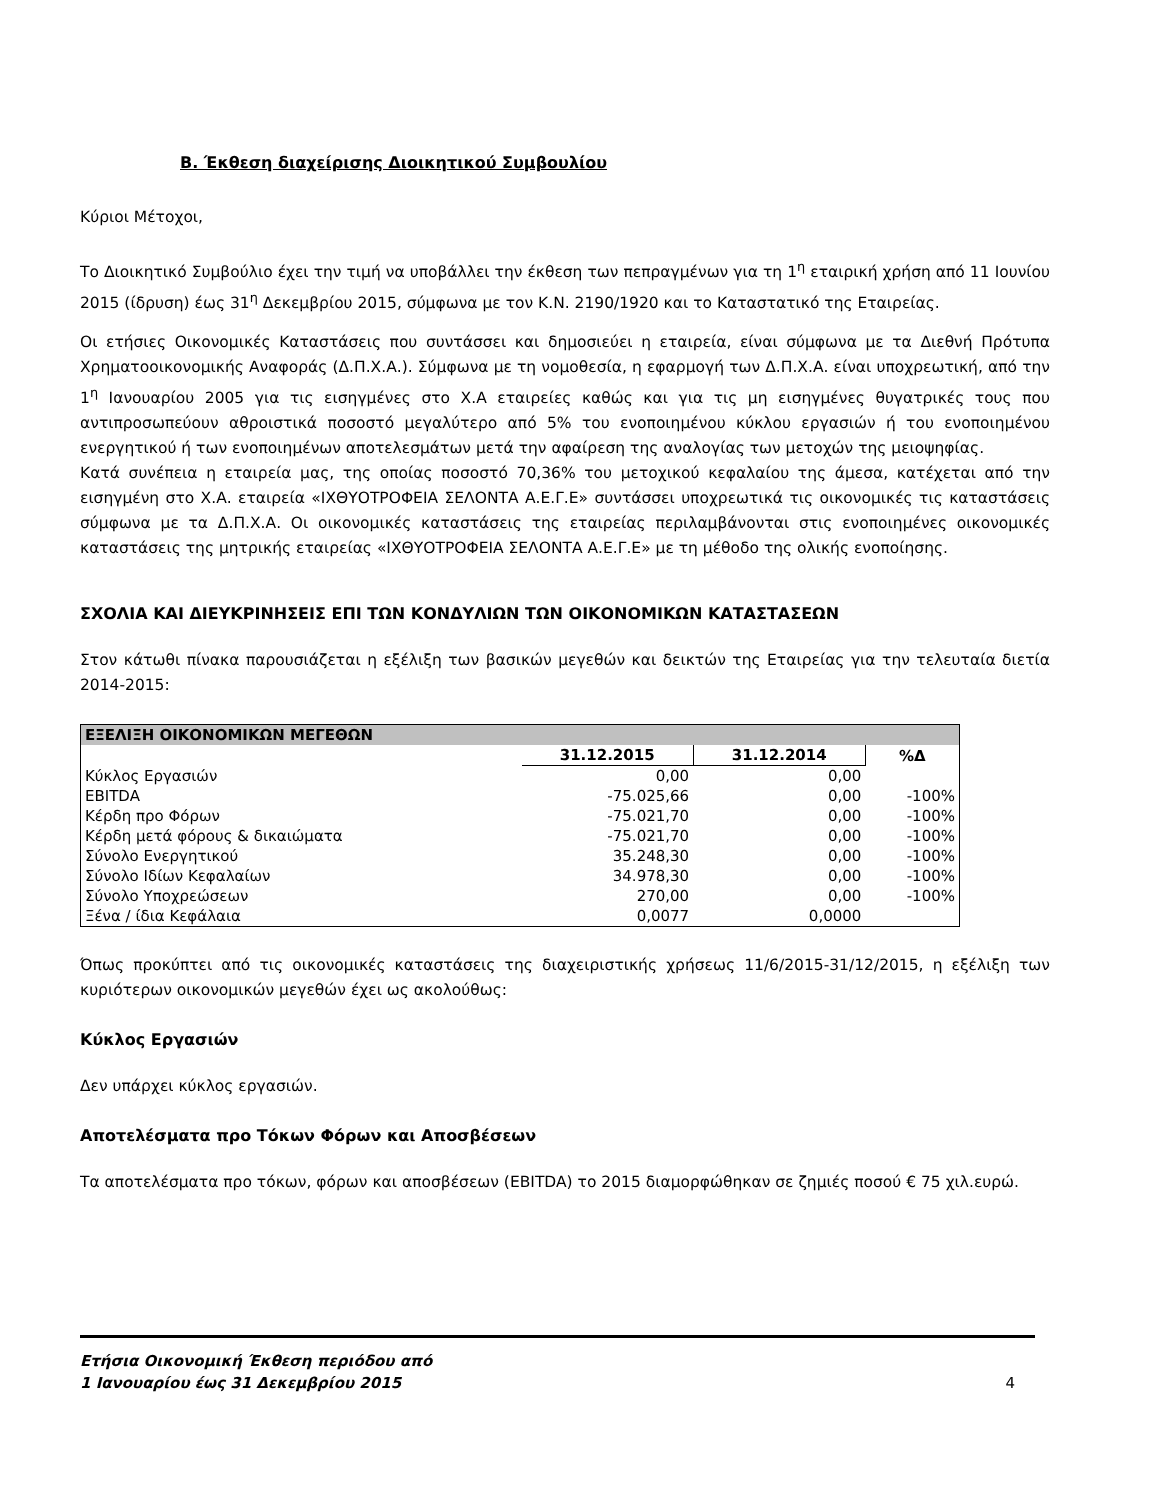Β. Έκθεση διαχείρισης Διοικητικού Συμβουλίου
Κύριοι Μέτοχοι,
Το Διοικητικό Συμβούλιο έχει την τιμή να υποβάλλει την έκθεση των πεπραγμένων για τη 1<sup>η</sup> εταιρική χρήση από 11 Ιουνίου 2015 (ίδρυση) έως 31<sup>η</sup> Δεκεμβρίου 2015, σύμφωνα με τον Κ.Ν. 2190/1920 και το Καταστατικό της Εταιρείας.
Οι ετήσιες Οικονομικές Καταστάσεις που συντάσσει και δημοσιεύει η εταιρεία, είναι σύμφωνα με τα Διεθνή Πρότυπα Χρηματοοικονομικής Αναφοράς (Δ.Π.Χ.Α.). Σύμφωνα με τη νομοθεσία, η εφαρμογή των Δ.Π.Χ.Α. είναι υποχρεωτική, από την 1<sup>η</sup> Ιανουαρίου 2005 για τις εισηγμένες στο Χ.Α εταιρείες καθώς και για τις μη εισηγμένες θυγατρικές τους που αντιπροσωπεύουν αθροιστικά ποσοστό μεγαλύτερο από 5% του ενοποιημένου κύκλου εργασιών ή του ενοποιημένου ενεργητικού ή των ενοποιημένων αποτελεσμάτων μετά την αφαίρεση της αναλογίας των μετοχών της μειοψηφίας.
Κατά συνέπεια η εταιρεία μας, της οποίας ποσοστό 70,36% του μετοχικού κεφαλαίου της άμεσα, κατέχεται από την εισηγμένη στο Χ.Α. εταιρεία «ΙΧΘΥΟΤΡΟΦΕΙΑ ΣΕΛΟΝΤΑ Α.Ε.Γ.Ε» συντάσσει υποχρεωτικά τις οικονομικές τις καταστάσεις σύμφωνα με τα Δ.Π.Χ.Α. Οι οικονομικές καταστάσεις της εταιρείας περιλαμβάνονται στις ενοποιημένες οικονομικές καταστάσεις της μητρικής εταιρείας «ΙΧΘΥΟΤΡΟΦΕΙΑ ΣΕΛΟΝΤΑ Α.Ε.Γ.Ε» με τη μέθοδο της ολικής ενοποίησης.
ΣΧΟΛΙΑ ΚΑΙ ΔΙΕΥΚΡΙΝΗΣΕΙΣ ΕΠΙ ΤΩΝ ΚΟΝΔΥΛΙΩΝ ΤΩΝ ΟΙΚΟΝΟΜΙΚΩΝ ΚΑΤΑΣΤΑΣΕΩΝ
Στον κάτωθι πίνακα παρουσιάζεται η εξέλιξη των βασικών μεγεθών και δεικτών της Εταιρείας για την τελευταία διετία 2014-2015:
| ΕΞΕΛΙΞΗ ΟΙΚΟΝΟΜΙΚΩΝ ΜΕΓΕΘΩΝ | | | |
| --- | --- | --- | --- |
| | 31.12.2015 | 31.12.2014 | %Δ |
| Κύκλος Εργασιών | 0,00 | 0,00 | |
| EBITDA | -75.025,66 | 0,00 | -100% |
| Κέρδη προ Φόρων | -75.021,70 | 0,00 | -100% |
| Κέρδη μετά φόρους & δικαιώματα | -75.021,70 | 0,00 | -100% |
| Σύνολο Ενεργητικού | 35.248,30 | 0,00 | -100% |
| Σύνολο Ιδίων Κεφαλαίων | 34.978,30 | 0,00 | -100% |
| Σύνολο Υποχρεώσεων | 270,00 | 0,00 | -100% |
| Ξένα / ίδια Κεφάλαια | 0,0077 | 0,0000 | |
Όπως προκύπτει από τις οικονομικές καταστάσεις της διαχειριστικής χρήσεως 11/6/2015-31/12/2015, η εξέλιξη των κυριότερων οικονομικών μεγεθών έχει ως ακολούθως:
Κύκλος Εργασιών
Δεν υπάρχει κύκλος εργασιών.
Αποτελέσματα προ Τόκων Φόρων και Αποσβέσεων
Τα αποτελέσματα προ τόκων, φόρων και αποσβέσεων (EBITDA) το 2015 διαμορφώθηκαν σε ζημιές ποσού € 75 χιλ.ευρώ.
Ετήσια Οικονομική Έκθεση περιόδου από
1 Ιανουαρίου έως 31 Δεκεμβρίου 2015
4